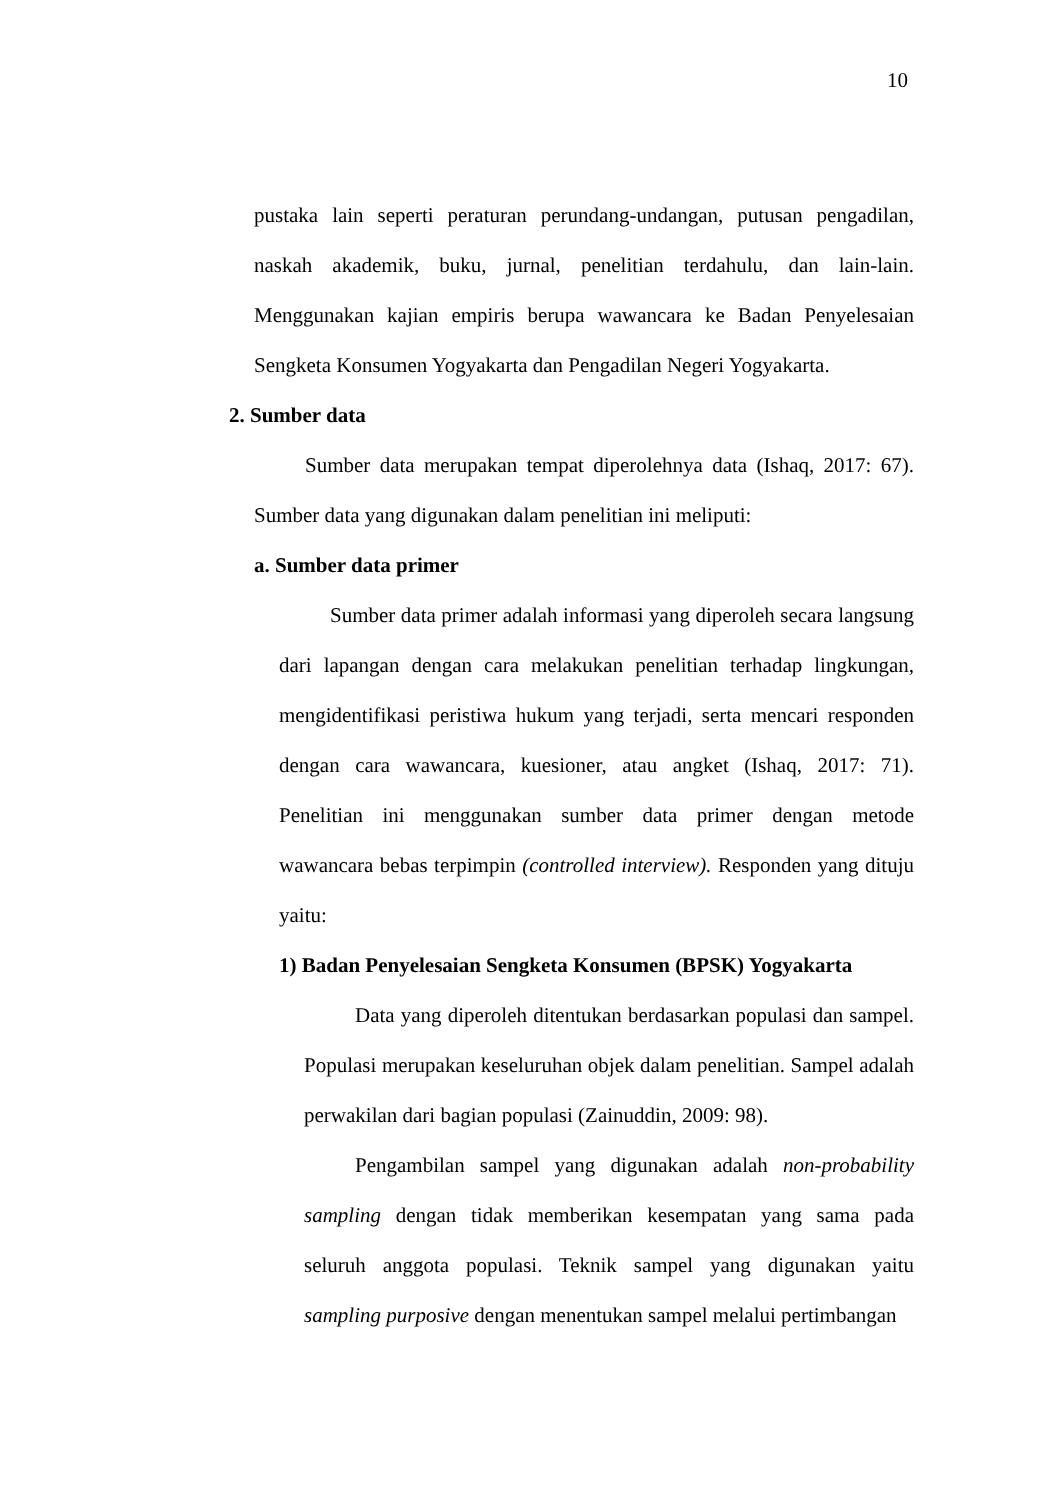10
pustaka lain seperti peraturan perundang-undangan, putusan pengadilan, naskah akademik, buku, jurnal, penelitian terdahulu, dan lain-lain. Menggunakan kajian empiris berupa wawancara ke Badan Penyelesaian Sengketa Konsumen Yogyakarta dan Pengadilan Negeri Yogyakarta.
2. Sumber data
Sumber data merupakan tempat diperolehnya data (Ishaq, 2017: 67). Sumber data yang digunakan dalam penelitian ini meliputi:
a. Sumber data primer
Sumber data primer adalah informasi yang diperoleh secara langsung dari lapangan dengan cara melakukan penelitian terhadap lingkungan, mengidentifikasi peristiwa hukum yang terjadi, serta mencari responden dengan cara wawancara, kuesioner, atau angket (Ishaq, 2017: 71). Penelitian ini menggunakan sumber data primer dengan metode wawancara bebas terpimpin (controlled interview). Responden yang dituju yaitu:
1) Badan Penyelesaian Sengketa Konsumen (BPSK) Yogyakarta
Data yang diperoleh ditentukan berdasarkan populasi dan sampel. Populasi merupakan keseluruhan objek dalam penelitian. Sampel adalah perwakilan dari bagian populasi (Zainuddin, 2009: 98).
Pengambilan sampel yang digunakan adalah non-probability sampling dengan tidak memberikan kesempatan yang sama pada seluruh anggota populasi. Teknik sampel yang digunakan yaitu sampling purposive dengan menentukan sampel melalui pertimbangan